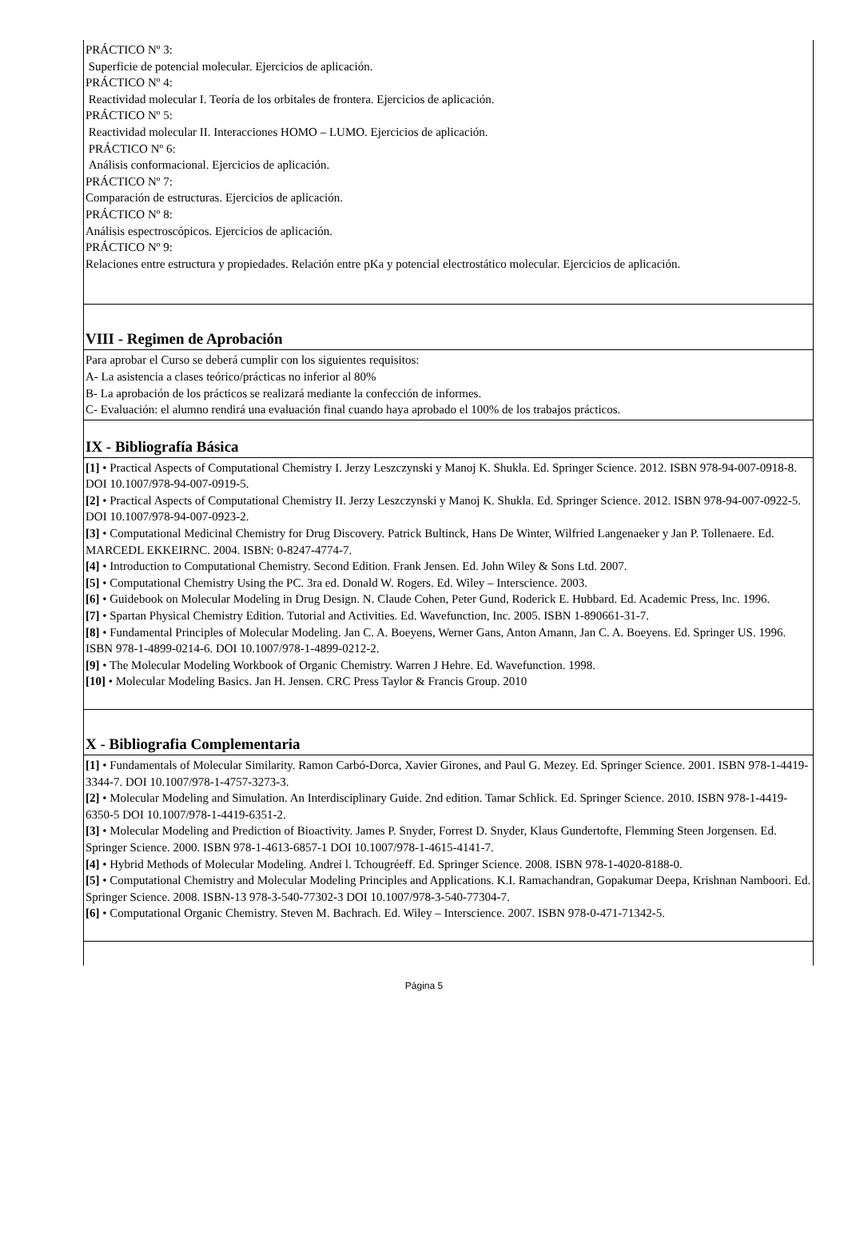PRÁCTICO Nº 3:
Superficie de potencial molecular. Ejercicios de aplicación.
PRÁCTICO Nº 4:
Reactividad molecular I. Teoría de los orbitales de frontera. Ejercicios de aplicación.
PRÁCTICO Nº 5:
Reactividad molecular II. Interacciones HOMO – LUMO. Ejercicios de aplicación.
PRÁCTICO Nº 6:
Análisis conformacional. Ejercicios de aplicación.
PRÁCTICO Nº 7:
Comparación de estructuras. Ejercicios de aplicación.
PRÁCTICO Nº 8:
Análisis espectroscópicos. Ejercicios de aplicación.
PRÁCTICO Nº 9:
Relaciones entre estructura y propiedades. Relación entre pKa y potencial electrostático molecular. Ejercicios de aplicación.
VIII - Regimen de Aprobación
Para aprobar el Curso se deberá cumplir con los siguientes requisitos:
A- La asistencia a clases teórico/prácticas no inferior al 80%
B- La aprobación de los prácticos se realizará mediante la confección de informes.
C- Evaluación: el alumno rendirá una evaluación final cuando haya aprobado el 100% de los trabajos prácticos.
IX - Bibliografía Básica
[1] • Practical Aspects of Computational Chemistry I. Jerzy Leszczynski y Manoj K. Shukla. Ed. Springer Science. 2012. ISBN 978-94-007-0918-8. DOI 10.1007/978-94-007-0919-5.
[2] • Practical Aspects of Computational Chemistry II. Jerzy Leszczynski y Manoj K. Shukla. Ed. Springer Science. 2012. ISBN 978-94-007-0922-5. DOI 10.1007/978-94-007-0923-2.
[3] • Computational Medicinal Chemistry for Drug Discovery. Patrick Bultinck, Hans De Winter, Wilfried Langenaeker y Jan P. Tollenaere. Ed. MARCEDL EKKEIRNC. 2004. ISBN: 0-8247-4774-7.
[4] • Introduction to Computational Chemistry. Second Edition. Frank Jensen. Ed. John Wiley & Sons Ltd. 2007.
[5] • Computational Chemistry Using the PC. 3ra ed. Donald W. Rogers. Ed. Wiley – Interscience. 2003.
[6] • Guidebook on Molecular Modeling in Drug Design. N. Claude Cohen, Peter Gund, Roderick E. Hubbard. Ed. Academic Press, Inc. 1996.
[7] • Spartan Physical Chemistry Edition. Tutorial and Activities. Ed. Wavefunction, Inc. 2005. ISBN 1-890661-31-7.
[8] • Fundamental Principles of Molecular Modeling. Jan C. A. Boeyens, Werner Gans, Anton Amann, Jan C. A. Boeyens. Ed. Springer US. 1996. ISBN 978-1-4899-0214-6. DOI 10.1007/978-1-4899-0212-2.
[9] • The Molecular Modeling Workbook of Organic Chemistry. Warren J Hehre. Ed. Wavefunction. 1998.
[10] • Molecular Modeling Basics. Jan H. Jensen. CRC Press Taylor & Francis Group. 2010
X - Bibliografia Complementaria
[1] • Fundamentals of Molecular Similarity. Ramon Carbó-Dorca, Xavier Girones, and Paul G. Mezey. Ed. Springer Science. 2001. ISBN 978-1-4419-3344-7. DOI 10.1007/978-1-4757-3273-3.
[2] • Molecular Modeling and Simulation. An Interdisciplinary Guide. 2nd edition. Tamar Schlick. Ed. Springer Science. 2010. ISBN 978-1-4419-6350-5 DOI 10.1007/978-1-4419-6351-2.
[3] • Molecular Modeling and Prediction of Bioactivity. James P. Snyder, Forrest D. Snyder, Klaus Gundertofte, Flemming Steen Jorgensen. Ed. Springer Science. 2000. ISBN 978-1-4613-6857-1 DOI 10.1007/978-1-4615-4141-7.
[4] • Hybrid Methods of Molecular Modeling. Andrei l. Tchougréeff. Ed. Springer Science. 2008. ISBN 978-1-4020-8188-0.
[5] • Computational Chemistry and Molecular Modeling Principles and Applications. K.I. Ramachandran, Gopakumar Deepa, Krishnan Namboori. Ed. Springer Science. 2008. ISBN-13 978-3-540-77302-3 DOI 10.1007/978-3-540-77304-7.
[6] • Computational Organic Chemistry. Steven M. Bachrach. Ed. Wiley – Interscience. 2007. ISBN 978-0-471-71342-5.
Página 5